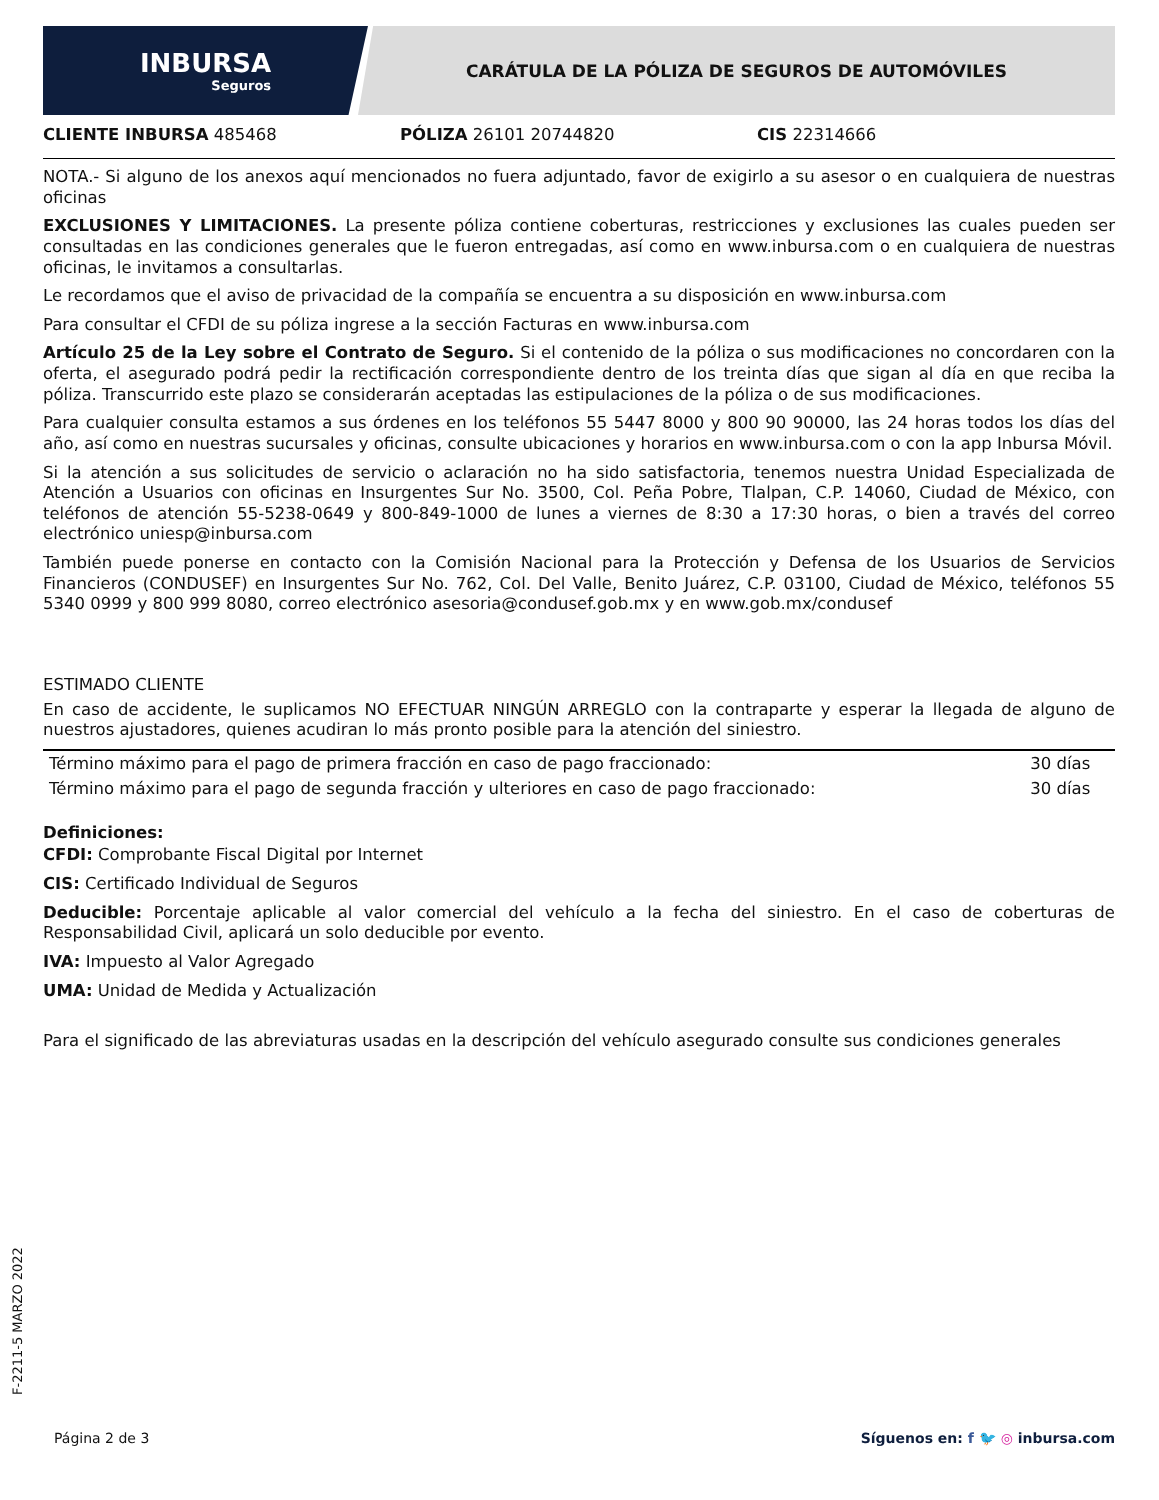INBURSA
Seguros
CARÁTULA DE LA PÓLIZA DE SEGUROS DE AUTOMÓVILES
CLIENTE INBURSA 485468 PÓLIZA 26101 20744820 CIS 22314666
NOTA.- Si alguno de los anexos aquí mencionados no fuera adjuntado, favor de exigirlo a su asesor o en cualquiera de nuestras oficinas
EXCLUSIONES Y LIMITACIONES. La presente póliza contiene coberturas, restricciones y exclusiones las cuales pueden ser consultadas en las condiciones generales que le fueron entregadas, así como en www.inbursa.com o en cualquiera de nuestras oficinas, le invitamos a consultarlas.
Le recordamos que el aviso de privacidad de la compañía se encuentra a su disposición en www.inbursa.com
Para consultar el CFDI de su póliza ingrese a la sección Facturas en www.inbursa.com
Artículo 25 de la Ley sobre el Contrato de Seguro. Si el contenido de la póliza o sus modificaciones no concordaren con la oferta, el asegurado podrá pedir la rectificación correspondiente dentro de los treinta días que sigan al día en que reciba la póliza. Transcurrido este plazo se considerarán aceptadas las estipulaciones de la póliza o de sus modificaciones.
Para cualquier consulta estamos a sus órdenes en los teléfonos 55 5447 8000 y 800 90 90000, las 24 horas todos los días del año, así como en nuestras sucursales y oficinas, consulte ubicaciones y horarios en www.inbursa.com o con la app Inbursa Móvil.
Si la atención a sus solicitudes de servicio o aclaración no ha sido satisfactoria, tenemos nuestra Unidad Especializada de Atención a Usuarios con oficinas en Insurgentes Sur No. 3500, Col. Peña Pobre, Tlalpan, C.P. 14060, Ciudad de México, con teléfonos de atención 55-5238-0649 y 800-849-1000 de lunes a viernes de 8:30 a 17:30 horas, o bien a través del correo electrónico uniesp@inbursa.com
También puede ponerse en contacto con la Comisión Nacional para la Protección y Defensa de los Usuarios de Servicios Financieros (CONDUSEF) en Insurgentes Sur No. 762, Col. Del Valle, Benito Juárez, C.P. 03100, Ciudad de México, teléfonos 55 5340 0999 y 800 999 8080, correo electrónico asesoria@condusef.gob.mx y en www.gob.mx/condusef
ESTIMADO CLIENTE
En caso de accidente, le suplicamos NO EFECTUAR NINGÚN ARREGLO con la contraparte y esperar la llegada de alguno de nuestros ajustadores, quienes acudiran lo más pronto posible para la atención del siniestro.
| Término máximo para el pago de primera fracción en caso de pago fraccionado: | 30 días |
| Término máximo para el pago de segunda fracción y ulteriores en caso de pago fraccionado: | 30 días |
Definiciones:
CFDI: Comprobante Fiscal Digital por Internet
CIS: Certificado Individual de Seguros
Deducible: Porcentaje aplicable al valor comercial del vehículo a la fecha del siniestro. En el caso de coberturas de Responsabilidad Civil, aplicará un solo deducible por evento.
IVA: Impuesto al Valor Agregado
UMA: Unidad de Medida y Actualización
Para el significado de las abreviaturas usadas en la descripción del vehículo asegurado consulte sus condiciones generales
F-2211-5 MARZO 2022
Página 2 de 3 Síguenos en: f 🐦 ◎ inbursa.com